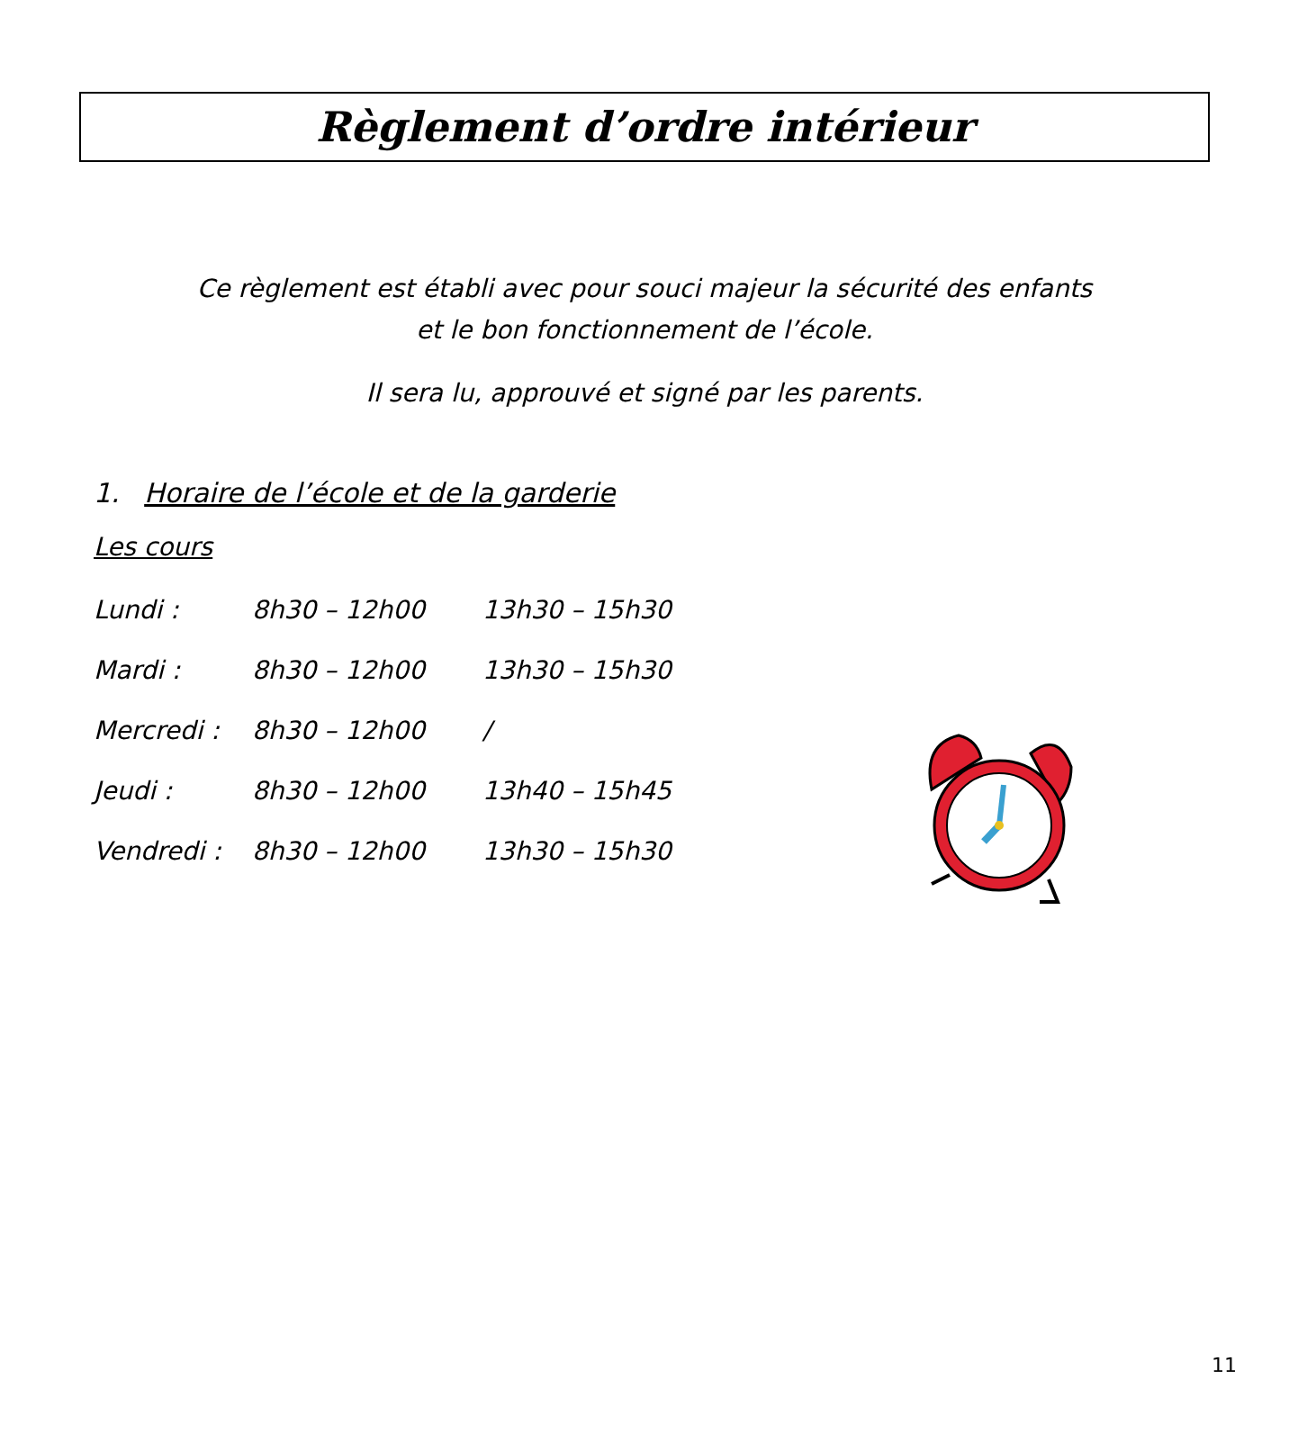Règlement d’ordre intérieur
Ce règlement est établi avec pour souci majeur la sécurité des enfants
et le bon fonctionnement de l’école.
Il sera lu, approuvé et signé par les parents.
1. Horaire de l’école et de la garderie
Les cours
| Lundi : | 8h30 – 12h00 | 13h30 – 15h30 |
| Mardi : | 8h30 – 12h00 | 13h30 – 15h30 |
| Mercredi : | 8h30 – 12h00 | / |
| Jeudi : | 8h30 – 12h00 | 13h40 – 15h45 |
| Vendredi : | 8h30 – 12h00 | 13h30 – 15h30 |
11